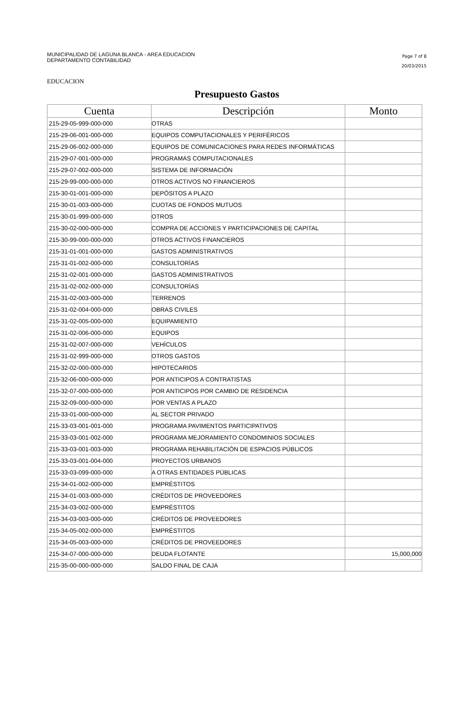MUNICIPALIDAD DE LAGUNA BLANCA - AREA EDUCACION
DEPARTAMENTO CONTABILIDAD
Page 7 of 8
20/03/2015
EDUCACION
Presupuesto Gastos
| Cuenta | Descripción | Monto |
| --- | --- | --- |
| 215-29-05-999-000-000 | OTRAS | |
| 215-29-06-001-000-000 | EQUIPOS COMPUTACIONALES Y PERIFÉRICOS | |
| 215-29-06-002-000-000 | EQUIPOS DE COMUNICACIONES PARA REDES INFORMÁTICAS | |
| 215-29-07-001-000-000 | PROGRAMAS COMPUTACIONALES | |
| 215-29-07-002-000-000 | SISTEMA DE INFORMACIÓN | |
| 215-29-99-000-000-000 | OTROS ACTIVOS NO FINANCIEROS | |
| 215-30-01-001-000-000 | DEPÓSITOS A PLAZO | |
| 215-30-01-003-000-000 | CUOTAS DE FONDOS MUTUOS | |
| 215-30-01-999-000-000 | OTROS | |
| 215-30-02-000-000-000 | COMPRA DE ACCIONES Y PARTICIPACIONES DE CAPITAL | |
| 215-30-99-000-000-000 | OTROS ACTIVOS FINANCIEROS | |
| 215-31-01-001-000-000 | GASTOS ADMINISTRATIVOS | |
| 215-31-01-002-000-000 | CONSULTORÍAS | |
| 215-31-02-001-000-000 | GASTOS ADMINISTRATIVOS | |
| 215-31-02-002-000-000 | CONSULTORÍAS | |
| 215-31-02-003-000-000 | TERRENOS | |
| 215-31-02-004-000-000 | OBRAS CIVILES | |
| 215-31-02-005-000-000 | EQUIPAMIENTO | |
| 215-31-02-006-000-000 | EQUIPOS | |
| 215-31-02-007-000-000 | VEHÍCULOS | |
| 215-31-02-999-000-000 | OTROS GASTOS | |
| 215-32-02-000-000-000 | HIPOTECARIOS | |
| 215-32-06-000-000-000 | POR ANTICIPOS A CONTRATISTAS | |
| 215-32-07-000-000-000 | POR ANTICIPOS POR CAMBIO DE RESIDENCIA | |
| 215-32-09-000-000-000 | POR VENTAS A PLAZO | |
| 215-33-01-000-000-000 | AL SECTOR PRIVADO | |
| 215-33-03-001-001-000 | PROGRAMA PAVIMENTOS PARTICIPATIVOS | |
| 215-33-03-001-002-000 | PROGRAMA MEJORAMIENTO CONDOMINIOS SOCIALES | |
| 215-33-03-001-003-000 | PROGRAMA REHABILITACIÓN DE ESPACIOS PÚBLICOS | |
| 215-33-03-001-004-000 | PROYECTOS URBANOS | |
| 215-33-03-099-000-000 | A OTRAS ENTIDADES PÚBLICAS | |
| 215-34-01-002-000-000 | EMPRÉSTITOS | |
| 215-34-01-003-000-000 | CRÉDITOS DE PROVEEDORES | |
| 215-34-03-002-000-000 | EMPRÉSTITOS | |
| 215-34-03-003-000-000 | CRÉDITOS DE PROVEEDORES | |
| 215-34-05-002-000-000 | EMPRÉSTITOS | |
| 215-34-05-003-000-000 | CRÉDITOS DE PROVEEDORES | |
| 215-34-07-000-000-000 | DEUDA FLOTANTE | 15,000,000 |
| 215-35-00-000-000-000 | SALDO FINAL DE CAJA | |